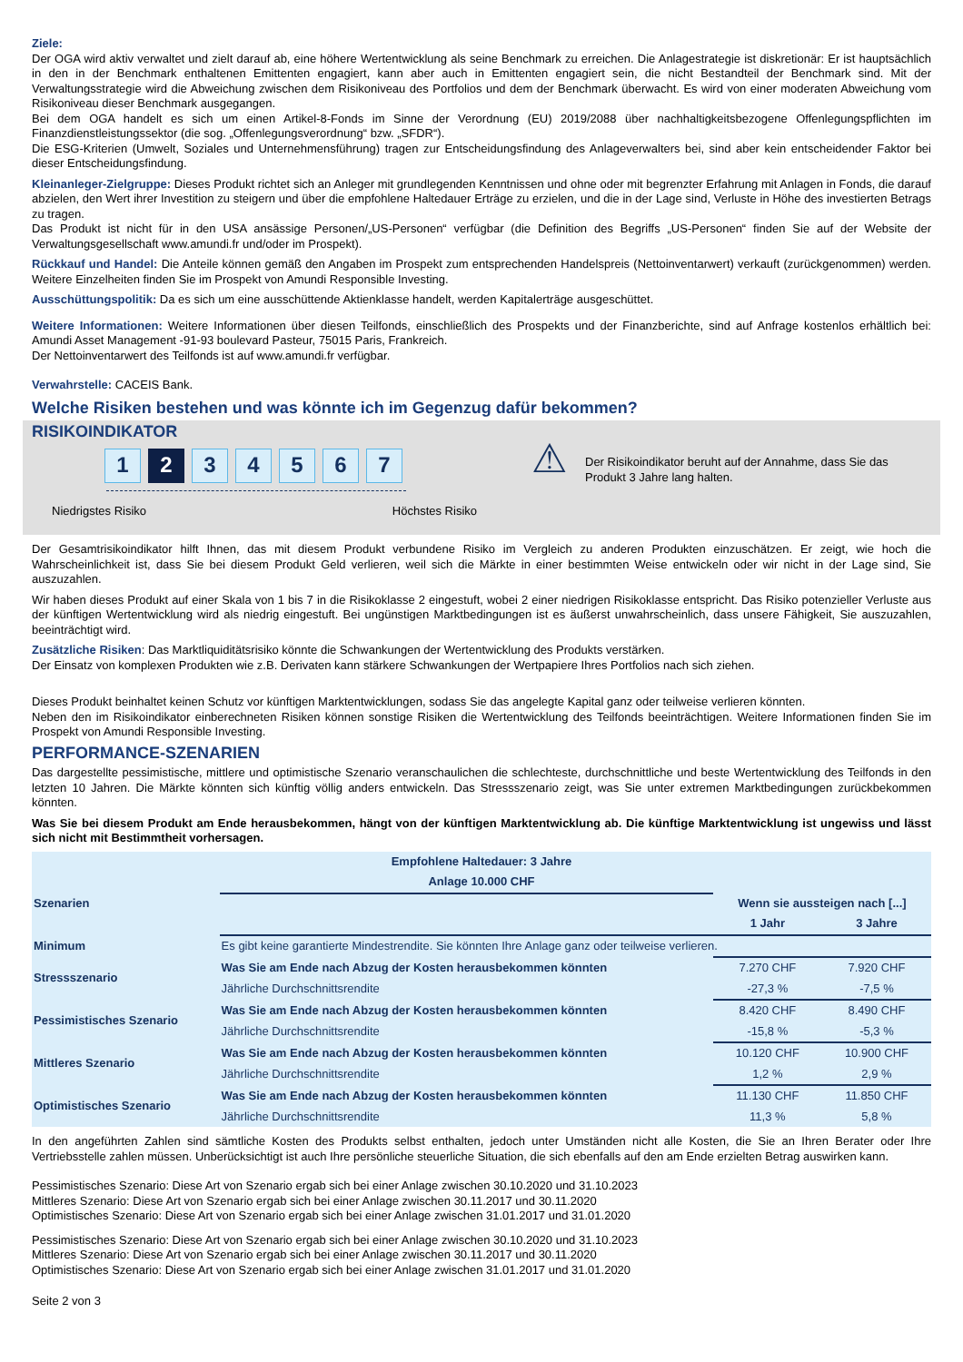Ziele:
Der OGA wird aktiv verwaltet und zielt darauf ab, eine höhere Wertentwicklung als seine Benchmark zu erreichen. Die Anlagestrategie ist diskretionär: Er ist hauptsächlich in den in der Benchmark enthaltenen Emittenten engagiert, kann aber auch in Emittenten engagiert sein, die nicht Bestandteil der Benchmark sind. Mit der Verwaltungsstrategie wird die Abweichung zwischen dem Risikoniveau des Portfolios und dem der Benchmark überwacht. Es wird von einer moderaten Abweichung vom Risikoniveau dieser Benchmark ausgegangen.
Bei dem OGA handelt es sich um einen Artikel-8-Fonds im Sinne der Verordnung (EU) 2019/2088 über nachhaltigkeitsbezogene Offenlegungspflichten im Finanzdienstleistungssektor (die sog. „Offenlegungsverordnung“ bzw. „SFDR“).
Die ESG-Kriterien (Umwelt, Soziales und Unternehmensführung) tragen zur Entscheidungsfindung des Anlageverwalters bei, sind aber kein entscheidender Faktor bei dieser Entscheidungsfindung.
Kleinanleger-Zielgruppe: Dieses Produkt richtet sich an Anleger mit grundlegenden Kenntnissen und ohne oder mit begrenzter Erfahrung mit Anlagen in Fonds, die darauf abzielen, den Wert ihrer Investition zu steigern und über die empfohlene Haltedauer Erträge zu erzielen, und die in der Lage sind, Verluste in Höhe des investierten Betrags zu tragen.
Das Produkt ist nicht für in den USA ansässige Personen/„US-Personen“ verfügbar (die Definition des Begriffs „US-Personen“ finden Sie auf der Website der Verwaltungsgesellschaft www.amundi.fr und/oder im Prospekt).
Rückkauf und Handel: Die Anteile können gemäß den Angaben im Prospekt zum entsprechenden Handelspreis (Nettoinventarwert) verkauft (zurückgenommen) werden. Weitere Einzelheiten finden Sie im Prospekt von Amundi Responsible Investing.
Ausschüttungspolitik: Da es sich um eine ausschüttende Aktienklasse handelt, werden Kapitalerträge ausgeschüttet.
Weitere Informationen: Weitere Informationen über diesen Teilfonds, einschließlich des Prospekts und der Finanzberichte, sind auf Anfrage kostenlos erhältlich bei: Amundi Asset Management -91-93 boulevard Pasteur, 75015 Paris, Frankreich.
Der Nettoinventarwert des Teilfonds ist auf www.amundi.fr verfügbar.
Verwahrstelle: CACEIS Bank.
Welche Risiken bestehen und was könnte ich im Gegenzug dafür bekommen?
RISIKOINDIKATOR
1 2 3 4 5 6 7
Niedrigstes Risiko Höchstes Risiko
⚠
Der Risikoindikator beruht auf der Annahme, dass Sie das Produkt 3 Jahre lang halten.
Der Gesamtrisikoindikator hilft Ihnen, das mit diesem Produkt verbundene Risiko im Vergleich zu anderen Produkten einzuschätzen. Er zeigt, wie hoch die Wahrscheinlichkeit ist, dass Sie bei diesem Produkt Geld verlieren, weil sich die Märkte in einer bestimmten Weise entwickeln oder wir nicht in der Lage sind, Sie auszuzahlen.
Wir haben dieses Produkt auf einer Skala von 1 bis 7 in die Risikoklasse 2 eingestuft, wobei 2 einer niedrigen Risikoklasse entspricht. Das Risiko potenzieller Verluste aus der künftigen Wertentwicklung wird als niedrig eingestuft. Bei ungünstigen Marktbedingungen ist es äußerst unwahrscheinlich, dass unsere Fähigkeit, Sie auszuzahlen, beeinträchtigt wird.
Zusätzliche Risiken: Das Marktliquiditätsrisiko könnte die Schwankungen der Wertentwicklung des Produkts verstärken.
Der Einsatz von komplexen Produkten wie z.B. Derivaten kann stärkere Schwankungen der Wertpapiere Ihres Portfolios nach sich ziehen.
Dieses Produkt beinhaltet keinen Schutz vor künftigen Marktentwicklungen, sodass Sie das angelegte Kapital ganz oder teilweise verlieren könnten.
Neben den im Risikoindikator einberechneten Risiken können sonstige Risiken die Wertentwicklung des Teilfonds beeinträchtigen. Weitere Informationen finden Sie im Prospekt von Amundi Responsible Investing.
PERFORMANCE-SZENARIEN
Das dargestellte pessimistische, mittlere und optimistische Szenario veranschaulichen die schlechteste, durchschnittliche und beste Wertentwicklung des Teilfonds in den letzten 10 Jahren. Die Märkte könnten sich künftig völlig anders entwickeln. Das Stressszenario zeigt, was Sie unter extremen Marktbedingungen zurückbekommen könnten.
Was Sie bei diesem Produkt am Ende herausbekommen, hängt von der künftigen Marktentwicklung ab. Die künftige Marktentwicklung ist ungewiss und lässt sich nicht mit Bestimmtheit vorhersagen.
| Empfohlene Haltedauer: 3 Jahre | | | |
| --- | --- | --- | --- |
| Anlage 10.000 CHF | | | |
| Szenarien | | Wenn sie aussteigen nach [...] | |
| | | 1 Jahr | 3 Jahre |
| Minimum | Es gibt keine garantierte Mindestrendite. Sie könnten Ihre Anlage ganz oder teilweise verlieren. | | |
| Stressszenario | Was Sie am Ende nach Abzug der Kosten herausbekommen könnten | 7.270 CHF | 7.920 CHF |
| | Jährliche Durchschnittsrendite | -27,3 % | -7,5 % |
| Pessimistisches Szenario | Was Sie am Ende nach Abzug der Kosten herausbekommen könnten | 8.420 CHF | 8.490 CHF |
| | Jährliche Durchschnittsrendite | -15,8 % | -5,3 % |
| Mittleres Szenario | Was Sie am Ende nach Abzug der Kosten herausbekommen könnten | 10.120 CHF | 10.900 CHF |
| | Jährliche Durchschnittsrendite | 1,2 % | 2,9 % |
| Optimistisches Szenario | Was Sie am Ende nach Abzug der Kosten herausbekommen könnten | 11.130 CHF | 11.850 CHF |
| | Jährliche Durchschnittsrendite | 11,3 % | 5,8 % |
In den angeführten Zahlen sind sämtliche Kosten des Produkts selbst enthalten, jedoch unter Umständen nicht alle Kosten, die Sie an Ihren Berater oder Ihre Vertriebsstelle zahlen müssen. Unberücksichtigt ist auch Ihre persönliche steuerliche Situation, die sich ebenfalls auf den am Ende erzielten Betrag auswirken kann.
Pessimistisches Szenario: Diese Art von Szenario ergab sich bei einer Anlage zwischen 30.10.2020 und 31.10.2023
Mittleres Szenario: Diese Art von Szenario ergab sich bei einer Anlage zwischen 30.11.2017 und 30.11.2020
Optimistisches Szenario: Diese Art von Szenario ergab sich bei einer Anlage zwischen 31.01.2017 und 31.01.2020
Pessimistisches Szenario: Diese Art von Szenario ergab sich bei einer Anlage zwischen 30.10.2020 und 31.10.2023
Mittleres Szenario: Diese Art von Szenario ergab sich bei einer Anlage zwischen 30.11.2017 und 30.11.2020
Optimistisches Szenario: Diese Art von Szenario ergab sich bei einer Anlage zwischen 31.01.2017 und 31.01.2020
Seite 2 von 3